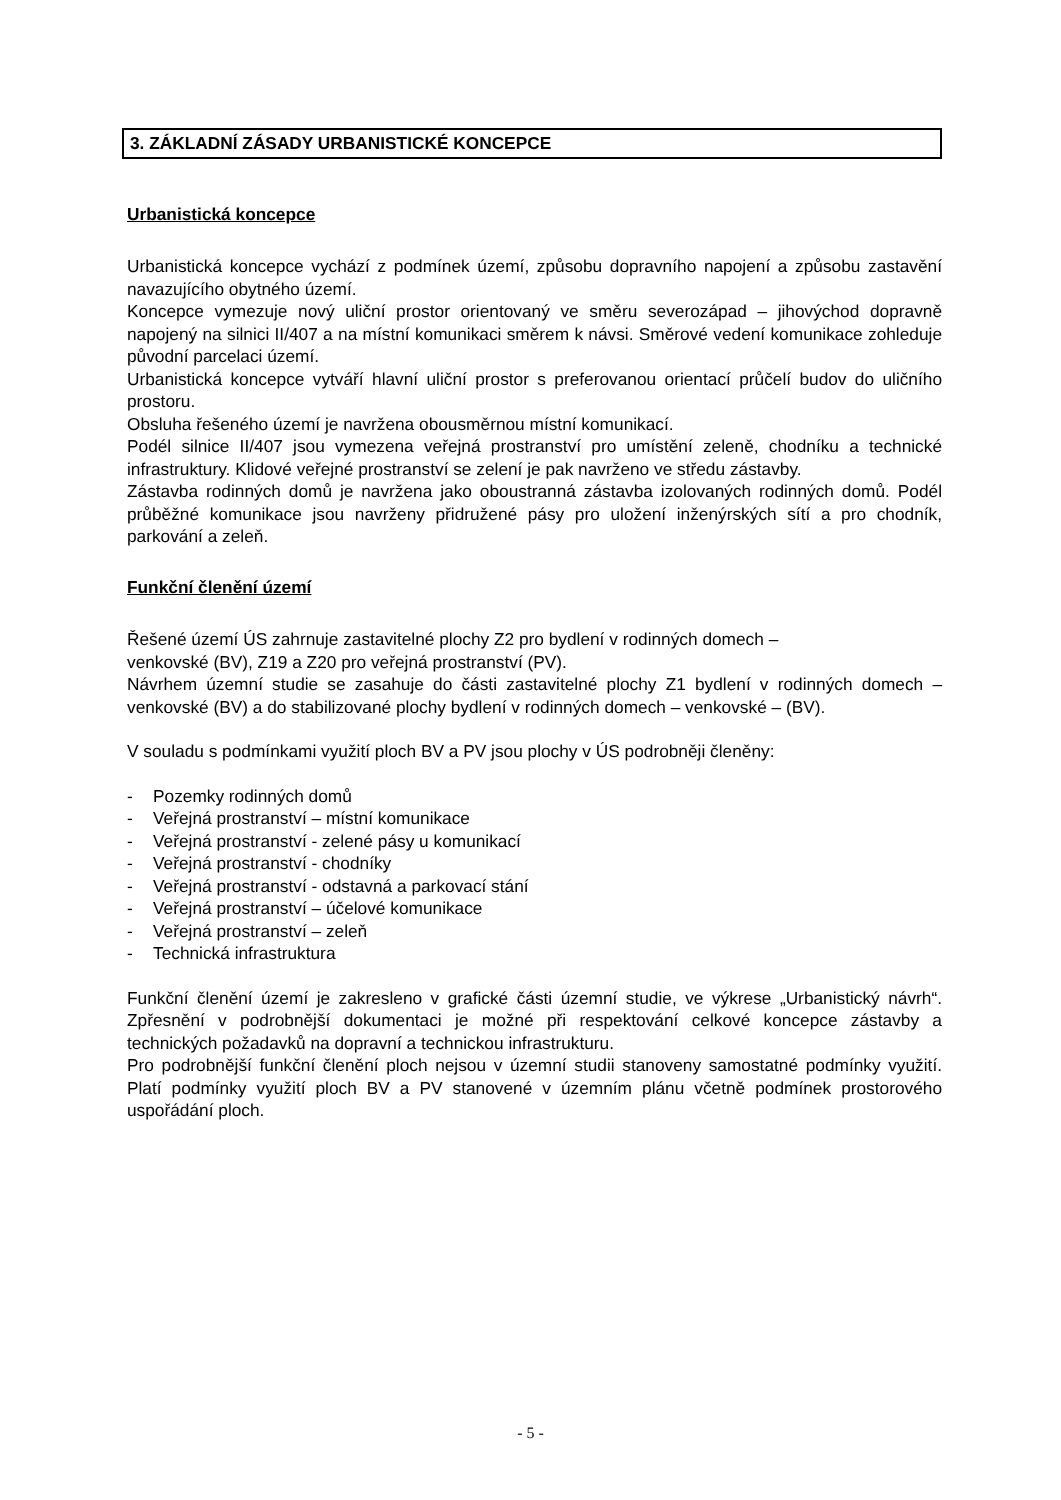3. ZÁKLADNÍ ZÁSADY URBANISTICKÉ KONCEPCE
Urbanistická koncepce
Urbanistická koncepce vychází z podmínek území, způsobu dopravního napojení a způsobu zastavění navazujícího obytného území.
Koncepce vymezuje nový uliční prostor orientovaný ve směru severozápad – jihovýchod dopravně napojený na silnici II/407 a na místní komunikaci směrem k návsi. Směrové vedení komunikace zohleduje původní parcelaci území.
Urbanistická koncepce vytváří hlavní uliční prostor s preferovanou orientací průčelí budov do uličního prostoru.
Obsluha řešeného území je navržena obousměrnou místní komunikací.
Podél silnice II/407 jsou vymezena veřejná prostranství pro umístění zeleně, chodníku a technické infrastruktury. Klidové veřejné prostranství se zelení je pak navrženo ve středu zástavby.
Zástavba rodinných domů je navržena jako oboustranná zástavba izolovaných rodinných domů. Podél průběžné komunikace jsou navrženy přidružené pásy pro uložení inženýrských sítí a pro chodník, parkování a zeleň.
Funkční členění území
Řešené území ÚS zahrnuje zastavitelné plochy Z2 pro bydlení v rodinných domech –
venkovské (BV), Z19 a Z20 pro veřejná prostranství (PV).
Návrhem územní studie se zasahuje do části zastavitelné plochy Z1 bydlení v rodinných domech – venkovské (BV) a do stabilizované plochy bydlení v rodinných domech – venkovské – (BV).
V souladu s podmínkami využití ploch BV a PV jsou plochy v ÚS podrobněji členěny:
- Pozemky rodinných domů
- Veřejná prostranství – místní komunikace
- Veřejná prostranství - zelené pásy u komunikací
- Veřejná prostranství - chodníky
- Veřejná prostranství - odstavná a parkovací stání
- Veřejná prostranství – účelové komunikace
- Veřejná prostranství – zeleň
- Technická infrastruktura
Funkční členění území je zakresleno v grafické části územní studie, ve výkrese „Urbanistický návrh“. Zpřesnění v podrobnější dokumentaci je možné při respektování celkové koncepce zástavby a technických požadavků na dopravní a technickou infrastrukturu.
Pro podrobnější funkční členění ploch nejsou v územní studii stanoveny samostatné podmínky využití. Platí podmínky využití ploch BV a PV stanovené v územním plánu včetně podmínek prostorového uspořádání ploch.
- 5 -